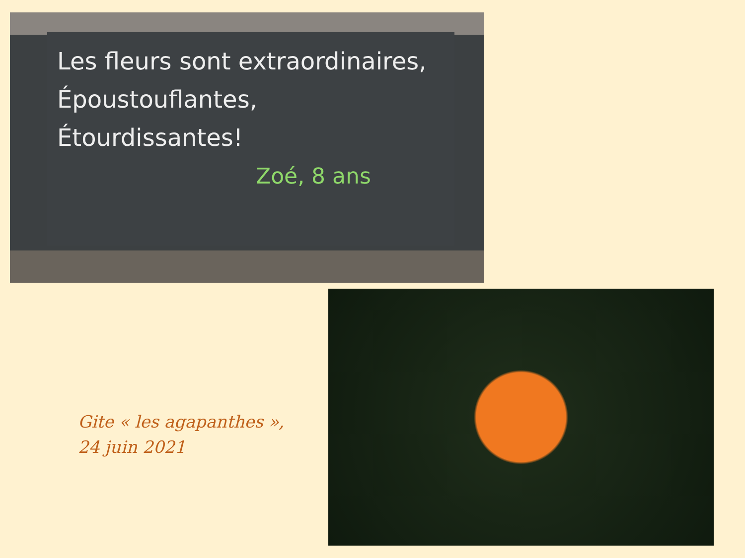Les fleurs sont extraordinaires,
Époustouflantes,
Étourdissantes!
Zoé, 8 ans
Gite « les agapanthes »,
24 juin 2021